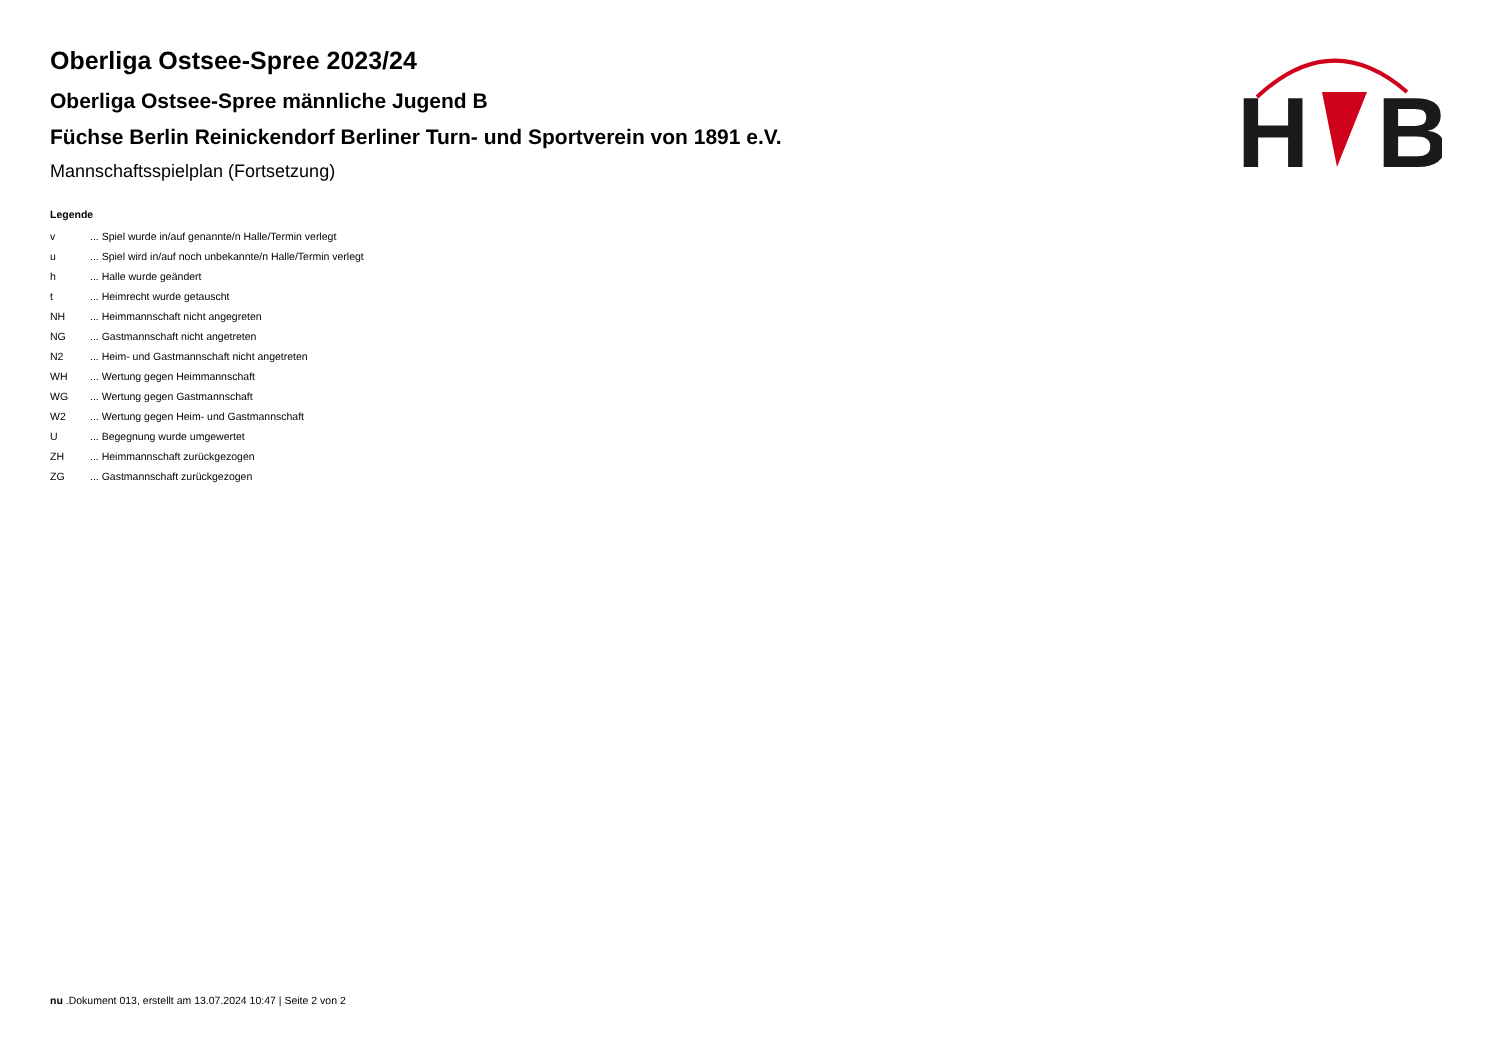H
B
Oberliga Ostsee-Spree 2023/24
Oberliga Ostsee-Spree männliche Jugend B
Füchse Berlin Reinickendorf Berliner Turn- und Sportverein von 1891 e.V.
Mannschaftsspielplan (Fortsetzung)
Legende
| v | ... Spiel wurde in/auf genannte/n Halle/Termin verlegt |
| u | ... Spiel wird in/auf noch unbekannte/n Halle/Termin verlegt |
| h | ... Halle wurde geändert |
| t | ... Heimrecht wurde getauscht |
| NH | ... Heimmannschaft nicht angegreten |
| NG | ... Gastmannschaft nicht angetreten |
| N2 | ... Heim- und Gastmannschaft nicht angetreten |
| WH | ... Wertung gegen Heimmannschaft |
| WG | ... Wertung gegen Gastmannschaft |
| W2 | ... Wertung gegen Heim- und Gastmannschaft |
| U | ... Begegnung wurde umgewertet |
| ZH | ... Heimmannschaft zurückgezogen |
| ZG | ... Gastmannschaft zurückgezogen |
nu .Dokument 013, erstellt am 13.07.2024 10:47 | Seite 2 von 2